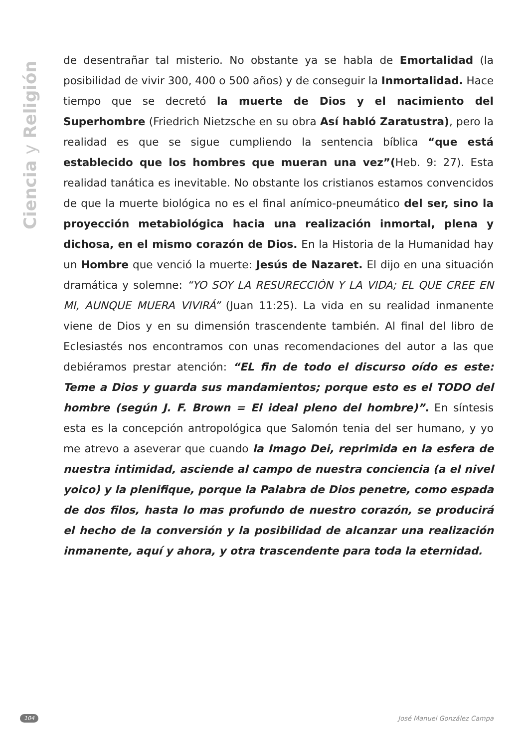Ciencia y Religión
de desentrañar tal misterio. No obstante ya se habla de Emortalidad (la posibilidad de vivir 300, 400 o 500 años) y de conseguir la Inmortalidad. Hace tiempo que se decretó la muerte de Dios y el nacimiento del Superhombre (Friedrich Nietzsche en su obra Así habló Zaratustra), pero la realidad es que se sigue cumpliendo la sentencia bíblica “que está establecido que los hombres que mueran una vez”(Heb. 9: 27). Esta realidad tanática es inevitable. No obstante los cristianos estamos convencidos de que la muerte biológica no es el final anímico-pneumático del ser, sino la proyección metabiológica hacia una realización inmortal, plena y dichosa, en el mismo corazón de Dios. En la Historia de la Humanidad hay un Hombre que venció la muerte: Jesús de Nazaret. El dijo en una situación dramática y solemne: “YO SOY LA RESURECCIÓN Y LA VIDA; EL QUE CREE EN MI, AUNQUE MUERA VIVIRÁ” (Juan 11:25). La vida en su realidad inmanente viene de Dios y en su dimensión trascendente también. Al final del libro de Eclesiastés nos encontramos con unas recomendaciones del autor a las que debiéramos prestar atención: “EL fin de todo el discurso oído es este: Teme a Dios y guarda sus mandamientos; porque esto es el TODO del hombre (según J. F. Brown = El ideal pleno del hombre)”. En síntesis esta es la concepción antropológica que Salomón tenia del ser humano, y yo me atrevo a aseverar que cuando la Imago Dei, reprimida en la esfera de nuestra intimidad, asciende al campo de nuestra conciencia (a el nivel yoico) y la plenifique, porque la Palabra de Dios penetre, como espada de dos filos, hasta lo mas profundo de nuestro corazón, se producirá el hecho de la conversión y la posibilidad de alcanzar una realización inmanente, aquí y ahora, y otra trascendente para toda la eternidad.
104 José Manuel González Campa